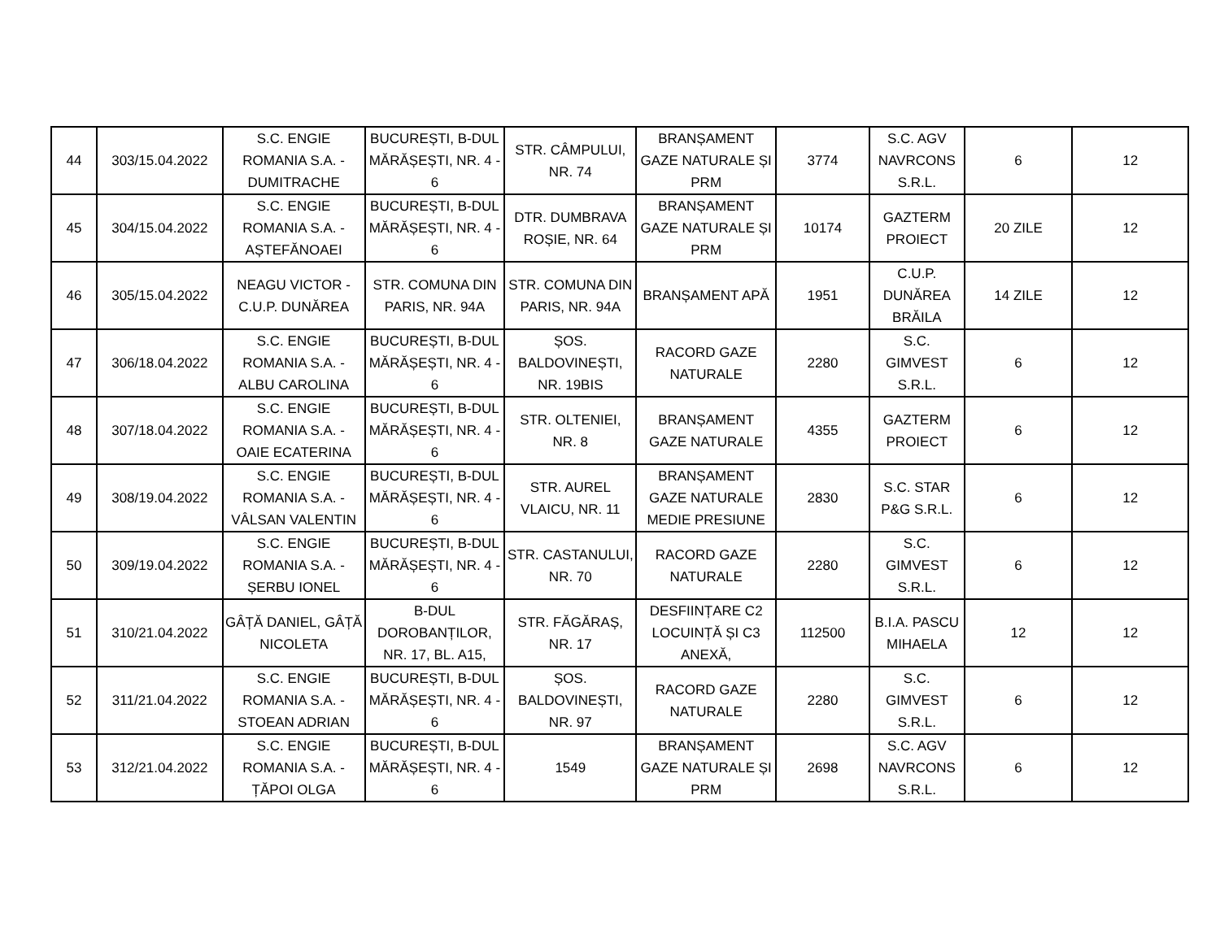| 44 | 303/15.04.2022 | S.C. ENGIE ROMANIA S.A. - DUMITRACHE | BUCUREȘTI, B-DUL MĂRĂȘEȘTI, NR. 4 - 6 | STR. CÂMPULUI, NR. 74 | BRANȘAMENT GAZE NATURALE ȘI PRM | 3774 | S.C. AGV NAVRCONS S.R.L. | 6 | 12 |
| 45 | 304/15.04.2022 | S.C. ENGIE ROMANIA S.A. - AȘTEFĂNOAEI | BUCUREȘTI, B-DUL MĂRĂȘEȘTI, NR. 4 - 6 | DTR. DUMBRAVA ROȘIE, NR. 64 | BRANȘAMENT GAZE NATURALE ȘI PRM | 10174 | GAZTERM PROIECT | 20 ZILE | 12 |
| 46 | 305/15.04.2022 | NEAGU VICTOR - C.U.P. DUNĂREA | STR. COMUNA DIN PARIS, NR. 94A | STR. COMUNA DIN PARIS, NR. 94A | BRANȘAMENT APĂ | 1951 | C.U.P. DUNĂREA BRĂILA | 14 ZILE | 12 |
| 47 | 306/18.04.2022 | S.C. ENGIE ROMANIA S.A. - ALBU CAROLINA | BUCUREȘTI, B-DUL MĂRĂȘEȘTI, NR. 4 - 6 | ȘOS. BALDOVINEȘTI, NR. 19BIS | RACORD GAZE NATURALE | 2280 | S.C. GIMVEST S.R.L. | 6 | 12 |
| 48 | 307/18.04.2022 | S.C. ENGIE ROMANIA S.A. - OAIE ECATERINA | BUCUREȘTI, B-DUL MĂRĂȘEȘTI, NR. 4 - 6 | STR. OLTENIEI, NR. 8 | BRANȘAMENT GAZE NATURALE | 4355 | GAZTERM PROIECT | 6 | 12 |
| 49 | 308/19.04.2022 | S.C. ENGIE ROMANIA S.A. - VÂLSAN VALENTIN | BUCUREȘTI, B-DUL MĂRĂȘEȘTI, NR. 4 - 6 | STR. AUREL VLAICU, NR. 11 | BRANȘAMENT GAZE NATURALE MEDIE PRESIUNE | 2830 | S.C. STAR P&G S.R.L. | 6 | 12 |
| 50 | 309/19.04.2022 | S.C. ENGIE ROMANIA S.A. - ȘERBU IONEL | BUCUREȘTI, B-DUL MĂRĂȘEȘTI, NR. 4 - 6 | STR. CASTANULUI, NR. 70 | RACORD GAZE NATURALE | 2280 | S.C. GIMVEST S.R.L. | 6 | 12 |
| 51 | 310/21.04.2022 | GÂȚĂ DANIEL, GÂȚĂ NICOLETA | B-DUL DOROBANȚILOR, NR. 17, BL. A15, | STR. FĂGĂRAȘ, NR. 17 | DESFIINȚARE C2 LOCUINȚĂ ȘI C3 ANEXĂ, | 112500 | B.I.A. PASCU MIHAELA | 12 | 12 |
| 52 | 311/21.04.2022 | S.C. ENGIE ROMANIA S.A. - STOEAN ADRIAN | BUCUREȘTI, B-DUL MĂRĂȘEȘTI, NR. 4 - 6 | ȘOS. BALDOVINEȘTI, NR. 97 | RACORD GAZE NATURALE | 2280 | S.C. GIMVEST S.R.L. | 6 | 12 |
| 53 | 312/21.04.2022 | S.C. ENGIE ROMANIA S.A. - ȚĂPOI OLGA | BUCUREȘTI, B-DUL MĂRĂȘEȘTI, NR. 4 - 6 | 1549 | BRANȘAMENT GAZE NATURALE ȘI PRM | 2698 | S.C. AGV NAVRCONS S.R.L. | 6 | 12 |